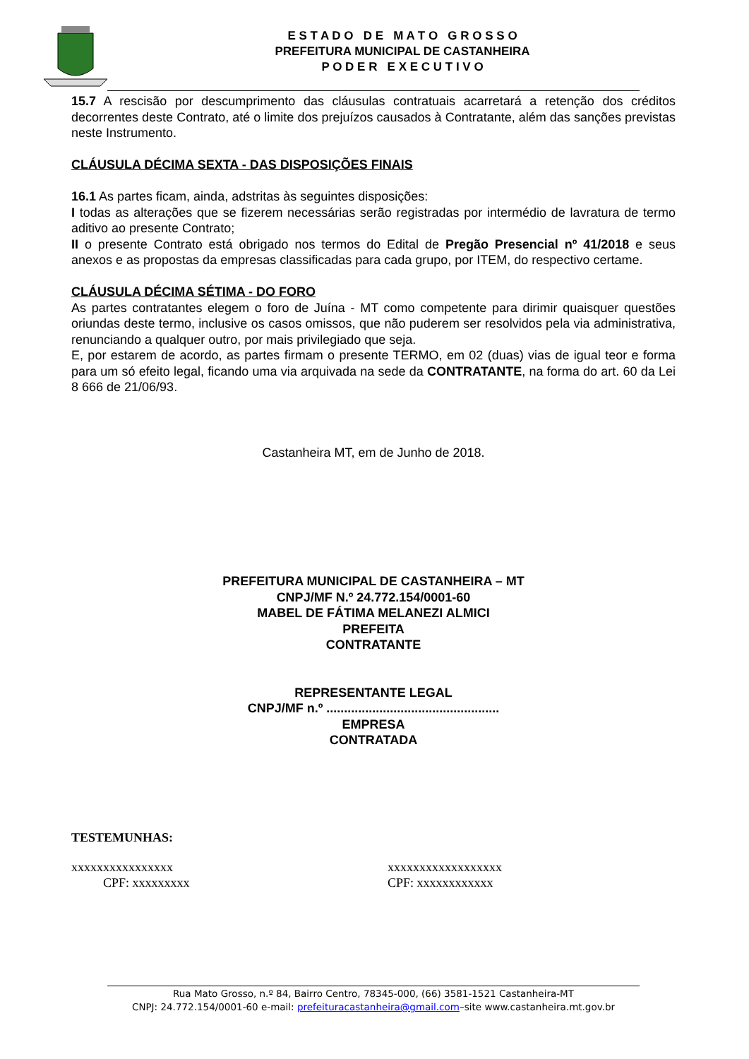E S T A D O D E M A T O G R O S S O
PREFEITURA MUNICIPAL DE CASTANHEIRA
P O D E R E X E C U T I V O
15.7 A rescisão por descumprimento das cláusulas contratuais acarretará a retenção dos créditos decorrentes deste Contrato, até o limite dos prejuízos causados à Contratante, além das sanções previstas neste Instrumento.
CLÁUSULA DÉCIMA SEXTA - DAS DISPOSIÇÕES FINAIS
16.1 As partes ficam, ainda, adstritas às seguintes disposições:
I todas as alterações que se fizerem necessárias serão registradas por intermédio de lavratura de termo aditivo ao presente Contrato;
II o presente Contrato está obrigado nos termos do Edital de Pregão Presencial nº 41/2018 e seus anexos e as propostas da empresas classificadas para cada grupo, por ITEM, do respectivo certame.
CLÁUSULA DÉCIMA SÉTIMA - DO FORO
As partes contratantes elegem o foro de Juína - MT como competente para dirimir quaisquer questões oriundas deste termo, inclusive os casos omissos, que não puderem ser resolvidos pela via administrativa, renunciando a qualquer outro, por mais privilegiado que seja.
E, por estarem de acordo, as partes firmam o presente TERMO, em 02 (duas) vias de igual teor e forma para um só efeito legal, ficando uma via arquivada na sede da CONTRATANTE, na forma do art. 60 da Lei 8 666 de 21/06/93.
Castanheira MT, em de Junho de 2018.
PREFEITURA MUNICIPAL DE CASTANHEIRA – MT
CNPJ/MF N.º 24.772.154/0001-60
MABEL DE FÁTIMA MELANEZI ALMICI
PREFEITA
CONTRATANTE
REPRESENTANTE LEGAL
CNPJ/MF n.º .................................................
EMPRESA
CONTRATADA
TESTEMUNHAS:
xxxxxxxxxxxxxxxx
CPF: xxxxxxxxx
xxxxxxxxxxxxxxxxxx
CPF: xxxxxxxxxxxx
Rua Mato Grosso, n.º 84, Bairro Centro, 78345-000, (66) 3581-1521 Castanheira-MT
CNPJ: 24.772.154/0001-60 e-mail: prefeituracastanheira@gmail.com–site www.castanheira.mt.gov.br